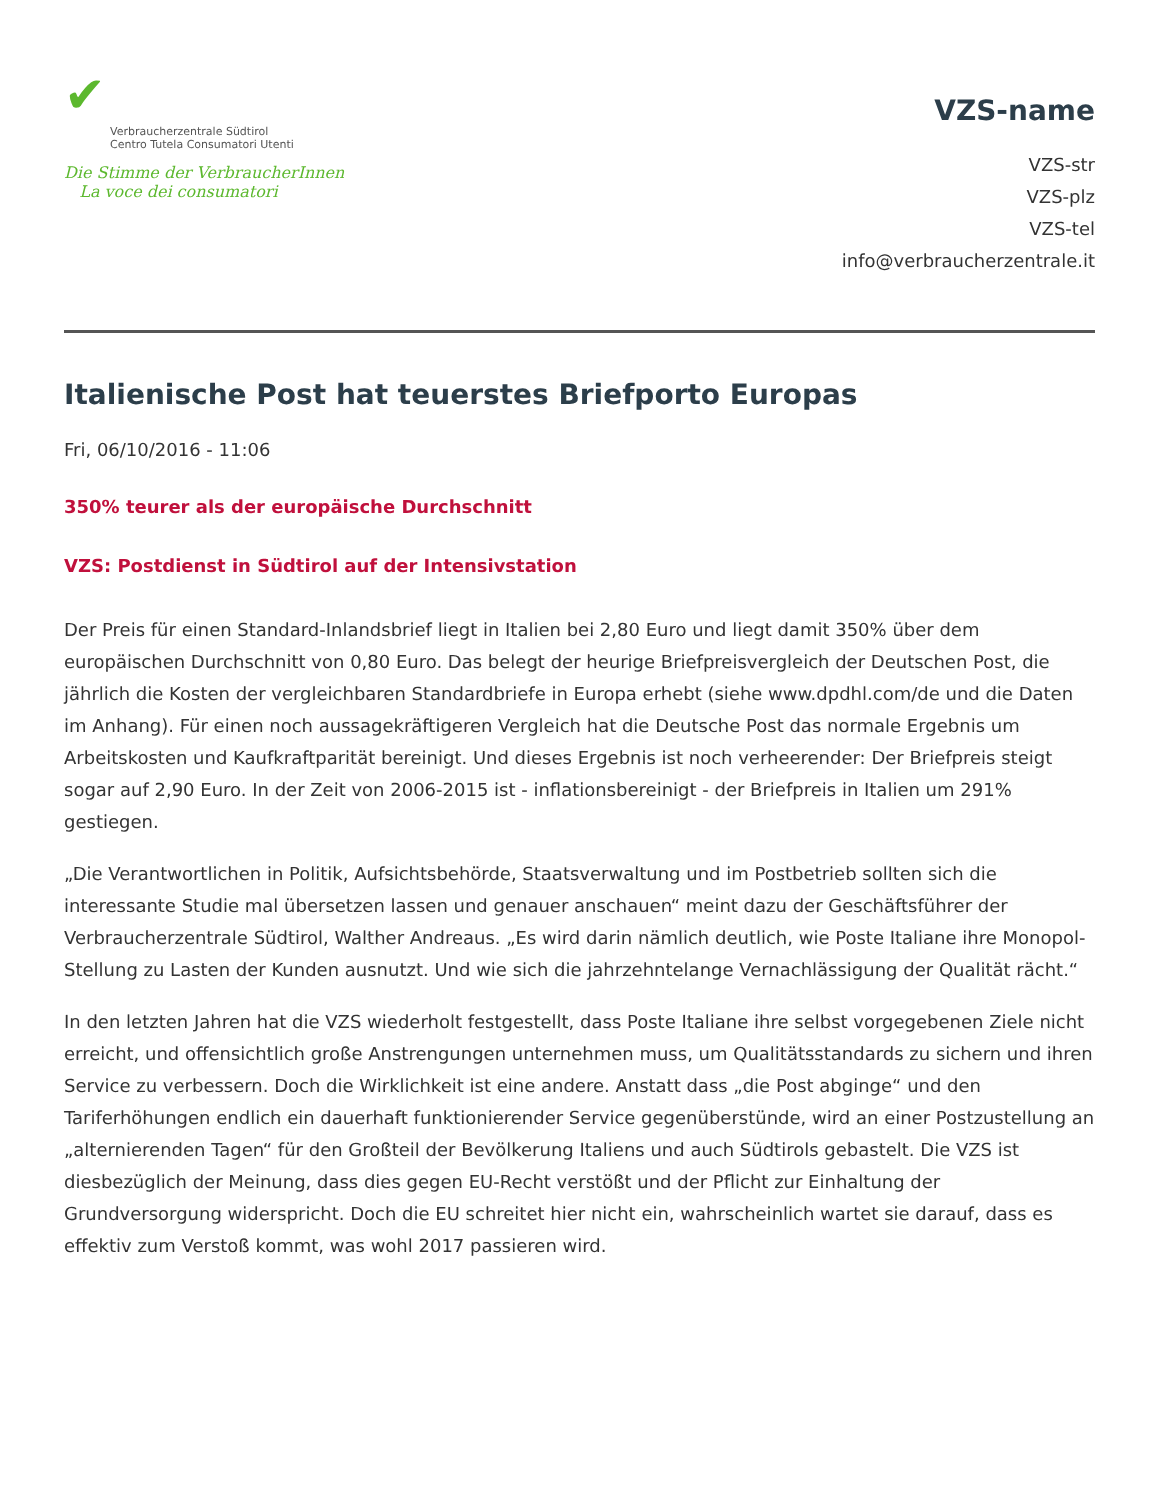✔
Verbraucherzentrale Südtirol
Centro Tutela Consumatori Utenti
Die Stimme der VerbraucherInnen
La voce dei consumatori
VZS-name
VZS-str
VZS-plz
VZS-tel
info@verbraucherzentrale.it
Italienische Post hat teuerstes Briefporto Europas
Fri, 06/10/2016 - 11:06
350% teurer als der europäische Durchschnitt
VZS: Postdienst in Südtirol auf der Intensivstation
Der Preis für einen Standard-Inlandsbrief liegt in Italien bei 2,80 Euro und liegt damit 350% über dem europäischen Durchschnitt von 0,80 Euro. Das belegt der heurige Briefpreisvergleich der Deutschen Post, die jährlich die Kosten der vergleichbaren Standardbriefe in Europa erhebt (siehe www.dpdhl.com/de und die Daten im Anhang). Für einen noch aussagekräftigeren Vergleich hat die Deutsche Post das normale Ergebnis um Arbeitskosten und Kaufkraftparität bereinigt. Und dieses Ergebnis ist noch verheerender: Der Briefpreis steigt sogar auf 2,90 Euro. In der Zeit von 2006-2015 ist - inflationsbereinigt - der Briefpreis in Italien um 291% gestiegen.
„Die Verantwortlichen in Politik, Aufsichtsbehörde, Staatsverwaltung und im Postbetrieb sollten sich die interessante Studie mal übersetzen lassen und genauer anschauen“ meint dazu der Geschäftsführer der Verbraucherzentrale Südtirol, Walther Andreaus. „Es wird darin nämlich deutlich, wie Poste Italiane ihre Monopol-Stellung zu Lasten der Kunden ausnutzt. Und wie sich die jahrzehntelange Vernachlässigung der Qualität rächt.“
In den letzten Jahren hat die VZS wiederholt festgestellt, dass Poste Italiane ihre selbst vorgegebenen Ziele nicht erreicht, und offensichtlich große Anstrengungen unternehmen muss, um Qualitätsstandards zu sichern und ihren Service zu verbessern. Doch die Wirklichkeit ist eine andere. Anstatt dass „die Post abginge“ und den Tariferhöhungen endlich ein dauerhaft funktionierender Service gegenüberstünde, wird an einer Postzustellung an „alternierenden Tagen“ für den Großteil der Bevölkerung Italiens und auch Südtirols gebastelt. Die VZS ist diesbezüglich der Meinung, dass dies gegen EU-Recht verstößt und der Pflicht zur Einhaltung der Grundversorgung widerspricht. Doch die EU schreitet hier nicht ein, wahrscheinlich wartet sie darauf, dass es effektiv zum Verstoß kommt, was wohl 2017 passieren wird.